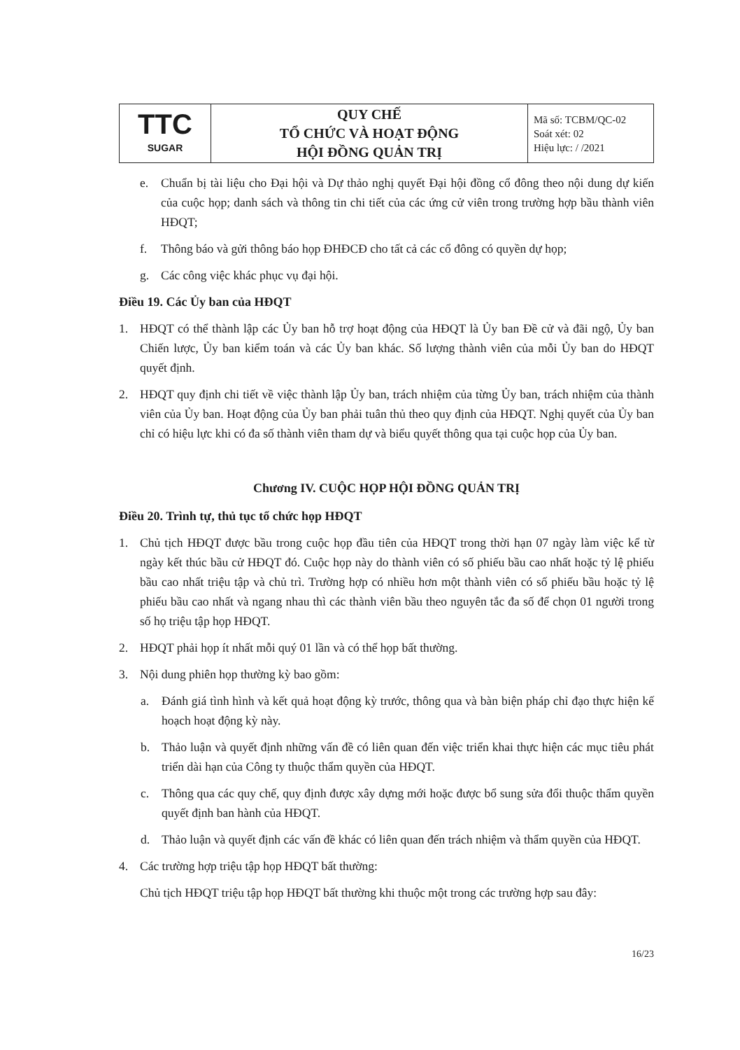| TTC SUGAR | QUY CHẾ TỔ CHỨC VÀ HOẠT ĐỘNG HỘI ĐỒNG QUẢN TRỊ | Mã số: TCBM/QC-02 Soát xét: 02 Hiệu lực: / /2021 |
e. Chuẩn bị tài liệu cho Đại hội và Dự thảo nghị quyết Đại hội đồng cổ đông theo nội dung dự kiến của cuộc họp; danh sách và thông tin chi tiết của các ứng cử viên trong trường hợp bầu thành viên HĐQT;
f. Thông báo và gửi thông báo họp ĐHĐCĐ cho tất cả các cổ đông có quyền dự họp;
g. Các công việc khác phục vụ đại hội.
Điều 19. Các Ủy ban của HĐQT
1. HĐQT có thể thành lập các Ủy ban hỗ trợ hoạt động của HĐQT là Ủy ban Đề cử và đãi ngộ, Ủy ban Chiến lược, Ủy ban kiểm toán và các Ủy ban khác. Số lượng thành viên của mỗi Ủy ban do HĐQT quyết định.
2. HĐQT quy định chi tiết về việc thành lập Ủy ban, trách nhiệm của từng Ủy ban, trách nhiệm của thành viên của Ủy ban. Hoạt động của Ủy ban phải tuân thủ theo quy định của HĐQT. Nghị quyết của Ủy ban chỉ có hiệu lực khi có đa số thành viên tham dự và biểu quyết thông qua tại cuộc họp của Ủy ban.
Chương IV. CUỘC HỌP HỘI ĐỒNG QUẢN TRỊ
Điều 20. Trình tự, thủ tục tổ chức họp HĐQT
1. Chủ tịch HĐQT được bầu trong cuộc họp đầu tiên của HĐQT trong thời hạn 07 ngày làm việc kể từ ngày kết thúc bầu cử HĐQT đó. Cuộc họp này do thành viên có số phiếu bầu cao nhất hoặc tỷ lệ phiếu bầu cao nhất triệu tập và chủ trì. Trường hợp có nhiều hơn một thành viên có số phiếu bầu hoặc tỷ lệ phiếu bầu cao nhất và ngang nhau thì các thành viên bầu theo nguyên tắc đa số để chọn 01 người trong số họ triệu tập họp HĐQT.
2. HĐQT phải họp ít nhất mỗi quý 01 lần và có thể họp bất thường.
3. Nội dung phiên họp thường kỳ bao gồm:
a. Đánh giá tình hình và kết quả hoạt động kỳ trước, thông qua và bàn biện pháp chỉ đạo thực hiện kế hoạch hoạt động kỳ này.
b. Thảo luận và quyết định những vấn đề có liên quan đến việc triển khai thực hiện các mục tiêu phát triển dài hạn của Công ty thuộc thẩm quyền của HĐQT.
c. Thông qua các quy chế, quy định được xây dựng mới hoặc được bổ sung sửa đổi thuộc thẩm quyền quyết định ban hành của HĐQT.
d. Thảo luận và quyết định các vấn đề khác có liên quan đến trách nhiệm và thẩm quyền của HĐQT.
4. Các trường hợp triệu tập họp HĐQT bất thường:
Chủ tịch HĐQT triệu tập họp HĐQT bất thường khi thuộc một trong các trường hợp sau đây:
16/23